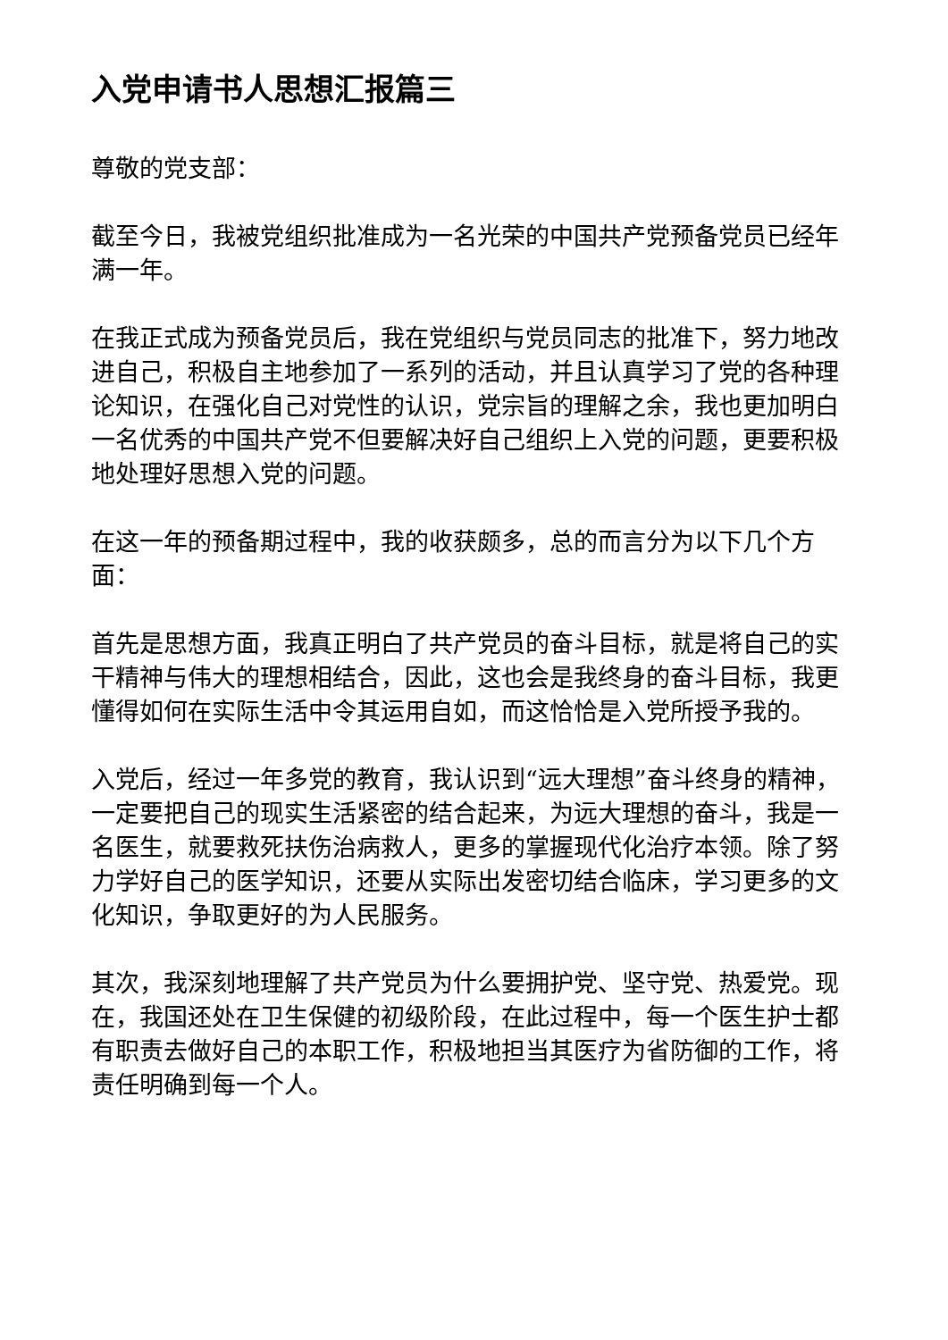入党申请书人思想汇报篇三
尊敬的党支部：
截至今日，我被党组织批准成为一名光荣的中国共产党预备党员已经年满一年。
在我正式成为预备党员后，我在党组织与党员同志的批准下，努力地改进自己，积极自主地参加了一系列的活动，并且认真学习了党的各种理论知识，在强化自己对党性的认识，党宗旨的理解之余，我也更加明白一名优秀的中国共产党不但要解决好自己组织上入党的问题，更要积极地处理好思想入党的问题。
在这一年的预备期过程中，我的收获颇多，总的而言分为以下几个方面：
首先是思想方面，我真正明白了共产党员的奋斗目标，就是将自己的实干精神与伟大的理想相结合，因此，这也会是我终身的奋斗目标，我更懂得如何在实际生活中令其运用自如，而这恰恰是入党所授予我的。
入党后，经过一年多党的教育，我认识到“远大理想”奋斗终身的精神，一定要把自己的现实生活紧密的结合起来，为远大理想的奋斗，我是一名医生，就要救死扶伤治病救人，更多的掌握现代化治疗本领。除了努力学好自己的医学知识，还要从实际出发密切结合临床，学习更多的文化知识，争取更好的为人民服务。
其次，我深刻地理解了共产党员为什么要拥护党、坚守党、热爱党。现在，我国还处在卫生保健的初级阶段，在此过程中，每一个医生护士都有职责去做好自己的本职工作，积极地担当其医疗为省防御的工作，将责任明确到每一个人。